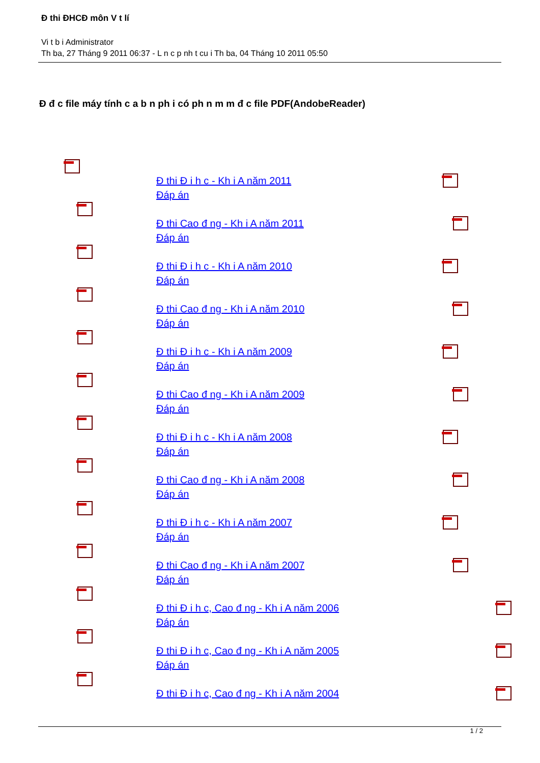Đ thi ĐHCĐ môn V t lí
Vi t b i Administrator
Th ba, 27 Tháng 9 2011 06:37 - L n c p nh t cu i Th ba, 04 Tháng 10 2011 05:50
Đ đ c file máy tính c a b n ph i có ph n m m đ c file PDF(AndobeReader)
Đ thi Đ i h c - Kh i A năm 2011
Đáp án
Đ thi Cao đ ng - Kh i A năm 2011
Đáp án
Đ thi Đ i h c - Kh i A năm 2010
Đáp án
Đ thi Cao đ ng - Kh i A năm 2010
Đáp án
Đ thi Đ i h c - Kh i A năm 2009
Đáp án
Đ thi Cao đ ng - Kh i A năm 2009
Đáp án
Đ thi Đ i h c - Kh i A năm 2008
Đáp án
Đ thi Cao đ ng - Kh i A năm 2008
Đáp án
Đ thi Đ i h c - Kh i A năm 2007
Đáp án
Đ thi Cao đ ng - Kh i A năm 2007
Đáp án
Đ thi Đ i h c, Cao đ ng - Kh i A năm 2006
Đáp án
Đ thi Đ i h c, Cao đ ng - Kh i A năm 2005
Đáp án
Đ thi Đ i h c, Cao đ ng - Kh i A năm 2004
1 / 2